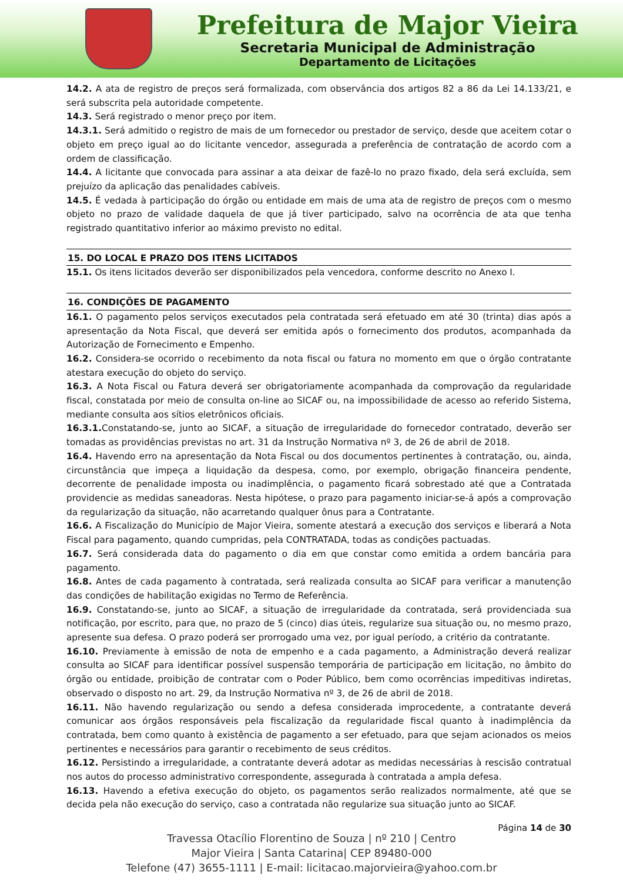Prefeitura de Major Vieira
Secretaria Municipal de Administração
Departamento de Licitações
14.2. A ata de registro de preços será formalizada, com observância dos artigos 82 a 86 da Lei 14.133/21, e será subscrita pela autoridade competente.
14.3. Será registrado o menor preço por item.
14.3.1. Será admitido o registro de mais de um fornecedor ou prestador de serviço, desde que aceitem cotar o objeto em preço igual ao do licitante vencedor, assegurada a preferência de contratação de acordo com a ordem de classificação.
14.4. A licitante que convocada para assinar a ata deixar de fazê-lo no prazo fixado, dela será excluída, sem prejuízo da aplicação das penalidades cabíveis.
14.5. É vedada à participação do órgão ou entidade em mais de uma ata de registro de preços com o mesmo objeto no prazo de validade daquela de que já tiver participado, salvo na ocorrência de ata que tenha registrado quantitativo inferior ao máximo previsto no edital.
15. DO LOCAL E PRAZO DOS ITENS LICITADOS
15.1. Os itens licitados deverão ser disponibilizados pela vencedora, conforme descrito no Anexo I.
16. CONDIÇÕES DE PAGAMENTO
16.1. O pagamento pelos serviços executados pela contratada será efetuado em até 30 (trinta) dias após a apresentação da Nota Fiscal, que deverá ser emitida após o fornecimento dos produtos, acompanhada da Autorização de Fornecimento e Empenho.
16.2. Considera-se ocorrido o recebimento da nota fiscal ou fatura no momento em que o órgão contratante atestara execução do objeto do serviço.
16.3. A Nota Fiscal ou Fatura deverá ser obrigatoriamente acompanhada da comprovação da regularidade fiscal, constatada por meio de consulta on-line ao SICAF ou, na impossibilidade de acesso ao referido Sistema, mediante consulta aos sítios eletrônicos oficiais.
16.3.1. Constatando-se, junto ao SICAF, a situação de irregularidade do fornecedor contratado, deverão ser tomadas as providências previstas no art. 31 da Instrução Normativa nº 3, de 26 de abril de 2018.
16.4. Havendo erro na apresentação da Nota Fiscal ou dos documentos pertinentes à contratação, ou, ainda, circunstância que impeça a liquidação da despesa, como, por exemplo, obrigação financeira pendente, decorrente de penalidade imposta ou inadimplência, o pagamento ficará sobrestado até que a Contratada providencie as medidas saneadoras. Nesta hipótese, o prazo para pagamento iniciar-se-á após a comprovação da regularização da situação, não acarretando qualquer ônus para a Contratante.
16.6. A Fiscalização do Município de Major Vieira, somente atestará a execução dos serviços e liberará a Nota Fiscal para pagamento, quando cumpridas, pela CONTRATADA, todas as condições pactuadas.
16.7. Será considerada data do pagamento o dia em que constar como emitida a ordem bancária para pagamento.
16.8. Antes de cada pagamento à contratada, será realizada consulta ao SICAF para verificar a manutenção das condições de habilitação exigidas no Termo de Referência.
16.9. Constatando-se, junto ao SICAF, a situação de irregularidade da contratada, será providenciada sua notificação, por escrito, para que, no prazo de 5 (cinco) dias úteis, regularize sua situação ou, no mesmo prazo, apresente sua defesa. O prazo poderá ser prorrogado uma vez, por igual período, a critério da contratante.
16.10. Previamente à emissão de nota de empenho e a cada pagamento, a Administração deverá realizar consulta ao SICAF para identificar possível suspensão temporária de participação em licitação, no âmbito do órgão ou entidade, proibição de contratar com o Poder Público, bem como ocorrências impeditivas indiretas, observado o disposto no art. 29, da Instrução Normativa nº 3, de 26 de abril de 2018.
16.11. Não havendo regularização ou sendo a defesa considerada improcedente, a contratante deverá comunicar aos órgãos responsáveis pela fiscalização da regularidade fiscal quanto à inadimplência da contratada, bem como quanto à existência de pagamento a ser efetuado, para que sejam acionados os meios pertinentes e necessários para garantir o recebimento de seus créditos.
16.12. Persistindo a irregularidade, a contratante deverá adotar as medidas necessárias à rescisão contratual nos autos do processo administrativo correspondente, assegurada à contratada a ampla defesa.
16.13. Havendo a efetiva execução do objeto, os pagamentos serão realizados normalmente, até que se decida pela não execução do serviço, caso a contratada não regularize sua situação junto ao SICAF.
Página 14 de 30
Travessa Otacílio Florentino de Souza | nº 210 | Centro
Major Vieira | Santa Catarina| CEP 89480-000
Telefone (47) 3655-1111 | E-mail: licitacao.majorvieira@yahoo.com.br